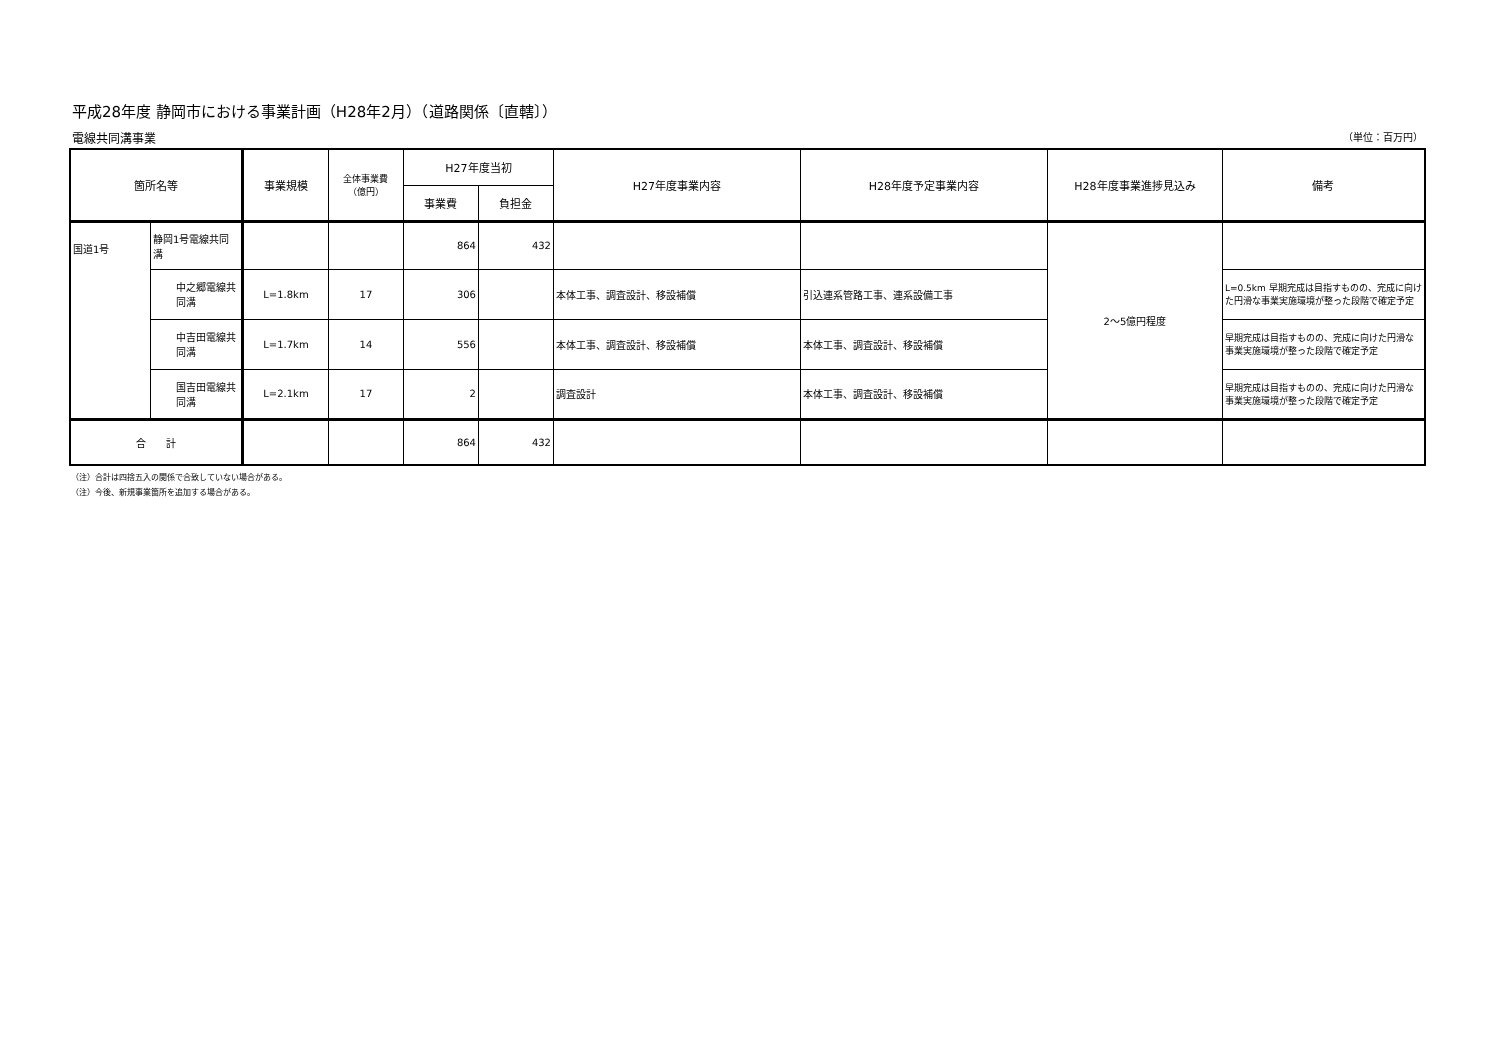平成28年度 静岡市における事業計画（H28年2月）（道路関係〔直轄〕）
電線共同溝事業 （単位：百万円）
| 箇所名等 | | 事業規模 | 全体事業費 （億円） | H27年度当初 | | H27年度事業内容 | H28年度予定事業内容 | H28年度事業進捗見込み | 備考 |
| --- | --- | --- | --- | --- | --- | --- | --- | --- | --- |
| | | | | 事業費 | 負担金 | | | | |
| 国道1号 | 静岡1号電線共同溝 | | | 864 | 432 | | | 2～5億円程度 | |
| | 中之郷電線共同溝 | L=1.8km | 17 | 306 | | 本体工事、調査設計、移設補償 | 引込連系管路工事、連系設備工事 | | L=0.5km 早期完成は目指すものの、完成に向けた円滑な事業実施環境が整った段階で確定予定 |
| | 中吉田電線共同溝 | L=1.7km | 14 | 556 | | 本体工事、調査設計、移設補償 | 本体工事、調査設計、移設補償 | | 早期完成は目指すものの、完成に向けた円滑な事業実施環境が整った段階で確定予定 |
| | 国吉田電線共同溝 | L=2.1km | 17 | 2 | | 調査設計 | 本体工事、調査設計、移設補償 | | 早期完成は目指すものの、完成に向けた円滑な事業実施環境が整った段階で確定予定 |
| 合 計 | | | | 864 | 432 | | | | |
（注）合計は四捨五入の関係で合致していない場合がある。
（注）今後、新規事業箇所を追加する場合がある。